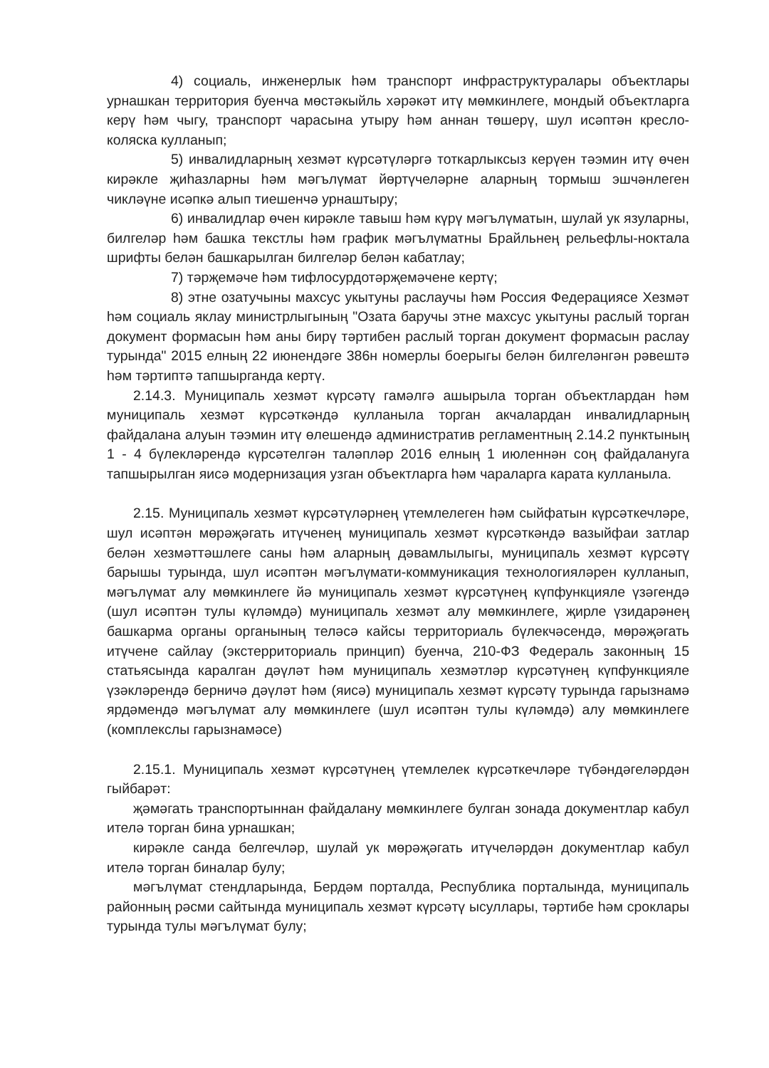4) социаль, инженерлык һәм транспорт инфраструктуралары объектлары урнашкан территория буенча мөстәкыйль хәрәкәт итү мөмкинлеге, мондый объектларга керү һәм чыгу, транспорт чарасына утыру һәм аннан төшерү, шул исәптән кресло-коляска кулланып;
5) инвалидларның хезмәт күрсәтүләргә тоткарлыксыз керүен тәэмин итү өчен кирәкле җиһазларны һәм мәгълүмат йөртүчеләрне аларның тормыш эшчәнлеген чикләүне исәпкә алып тиешенчә урнаштыру;
6) инвалидлар өчен кирәкле тавыш һәм күрү мәгълүматын, шулай ук язуларны, билгеләр һәм башка текстлы һәм график мәгълүматны Брайльнең рельефлы-ноктала шрифты белән башкарылган билгеләр белән кабатлау;
7) тәрҗемәче һәм тифлосурдотәрҗемәчене кертү;
8) этне озатучыны махсус укытуны раслаучы һәм Россия Федерациясе Хезмәт һәм социаль яклау министрлыгының "Озата баручы этне махсус укытуны раслый торган документ формасын һәм аны бирү тәртибен раслый торган документ формасын раслау турында" 2015 елның 22 июнендәге 386н номерлы боерыгы белән билгеләнгән рәвештә һәм тәртиптә тапшырганда кертү.
2.14.3. Муниципаль хезмәт күрсәтү гамәлгә ашырыла торган объектлардан һәм муниципаль хезмәт күрсәткәндә кулланыла торган акчалардан инвалидларның файдалана алуын тәэмин итү өлешендә административ регламентның 2.14.2 пунктының 1 - 4 бүлекләрендә күрсәтелгән таләпләр 2016 елның 1 июленнән соң файдалануга тапшырылган яисә модернизация узган объектларга һәм чараларга карата кулланыла.
2.15. Муниципаль хезмәт күрсәтүләрнең үтемлелеген һәм сыйфатын күрсәткечләре, шул исәптән мөрәҗәгать итүченең муниципаль хезмәт күрсәткәндә вазыйфаи затлар белән хезмәттәшлеге саны һәм аларның дәвамлылыгы, муниципаль хезмәт күрсәтү барышы турында, шул исәптән мәгълүмати-коммуникация технологияләрен кулланып, мәгълүмат алу мөмкинлеге йә муниципаль хезмәт күрсәтүнең күпфункцияле үзәгендә (шул исәптән тулы күләмдә) муниципаль хезмәт алу мөмкинлеге, җирле үзидарәнең башкарма органы органының теләсә кайсы территориаль бүлекчәсендә, мөрәҗәгать итүчене сайлау (экстерриториаль принцип) буенча, 210-ФЗ Федераль законның 15 статьясында каралган дәүләт һәм муниципаль хезмәтләр күрсәтүнең күпфункцияле үзәкләрендә берничә дәүләт һәм (яисә) муниципаль хезмәт күрсәтү турында гарызнамә ярдәмендә мәгълүмат алу мөмкинлеге (шул исәптән тулы күләмдә) алу мөмкинлеге (комплекслы гарызнамәсе)
2.15.1. Муниципаль хезмәт күрсәтүнең үтемлелек күрсәткечләре түбәндәгеләрдән гыйбарәт:
җәмәгать транспортыннан файдалану мөмкинлеге булган зонада документлар кабул ителә торган бина урнашкан;
кирәкле санда белгечләр, шулай ук мөрәҗәгать итүчеләрдән документлар кабул ителә торган биналар булу;
мәгълүмат стендларында, Бердәм порталда, Республика порталында, муниципаль районның рәсми сайтында муниципаль хезмәт күрсәтү ысуллары, тәртибе һәм сроклары турында тулы мәгълүмат булу;